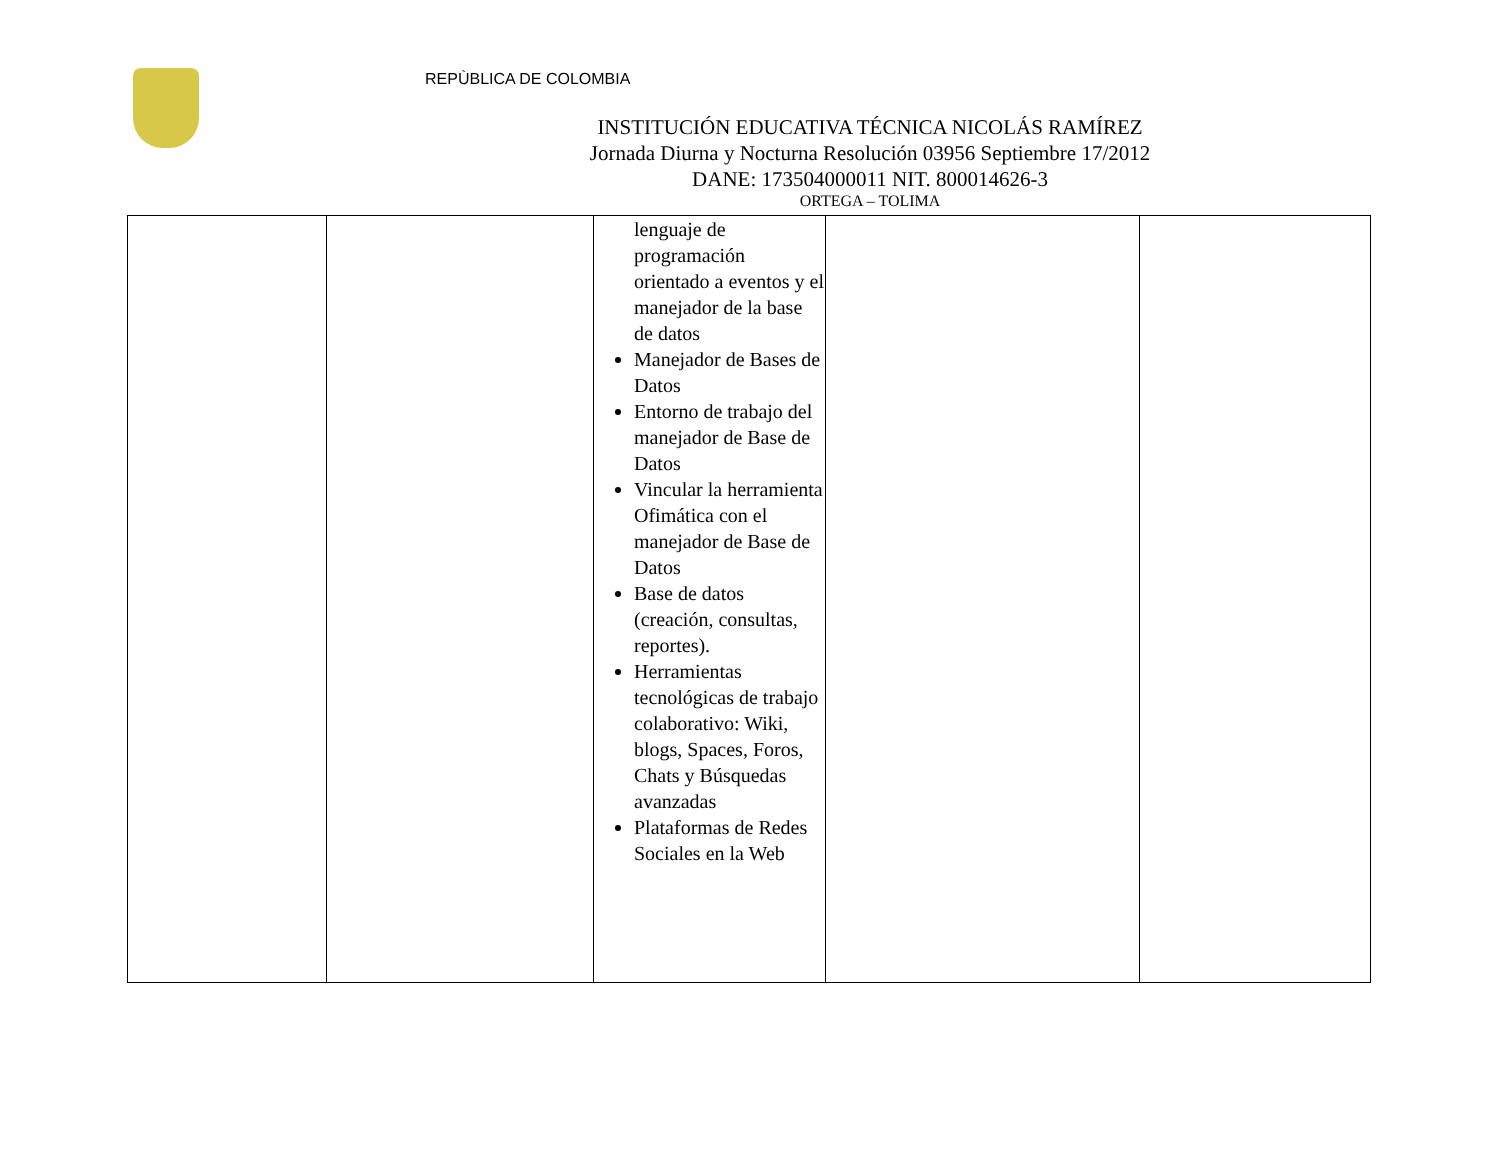REPÙBLICA DE COLOMBIA
INSTITUCIÓN EDUCATIVA TÉCNICA NICOLÁS RAMÍREZ
Jornada Diurna y Nocturna Resolución 03956 Septiembre 17/2012
DANE: 173504000011 NIT. 800014626-3
ORTEGA – TOLIMA
| | | lenguaje de programación orientado a eventos y el manejador de la base de datos Manejador de Bases de Datos Entorno de trabajo del manejador de Base de Datos Vincular la herramienta Ofimática con el manejador de Base de Datos Base de datos (creación, consultas, reportes). Herramientas tecnológicas de trabajo colaborativo: Wiki, blogs, Spaces, Foros, Chats y Búsquedas avanzadas Plataformas de Redes Sociales en la Web | | |